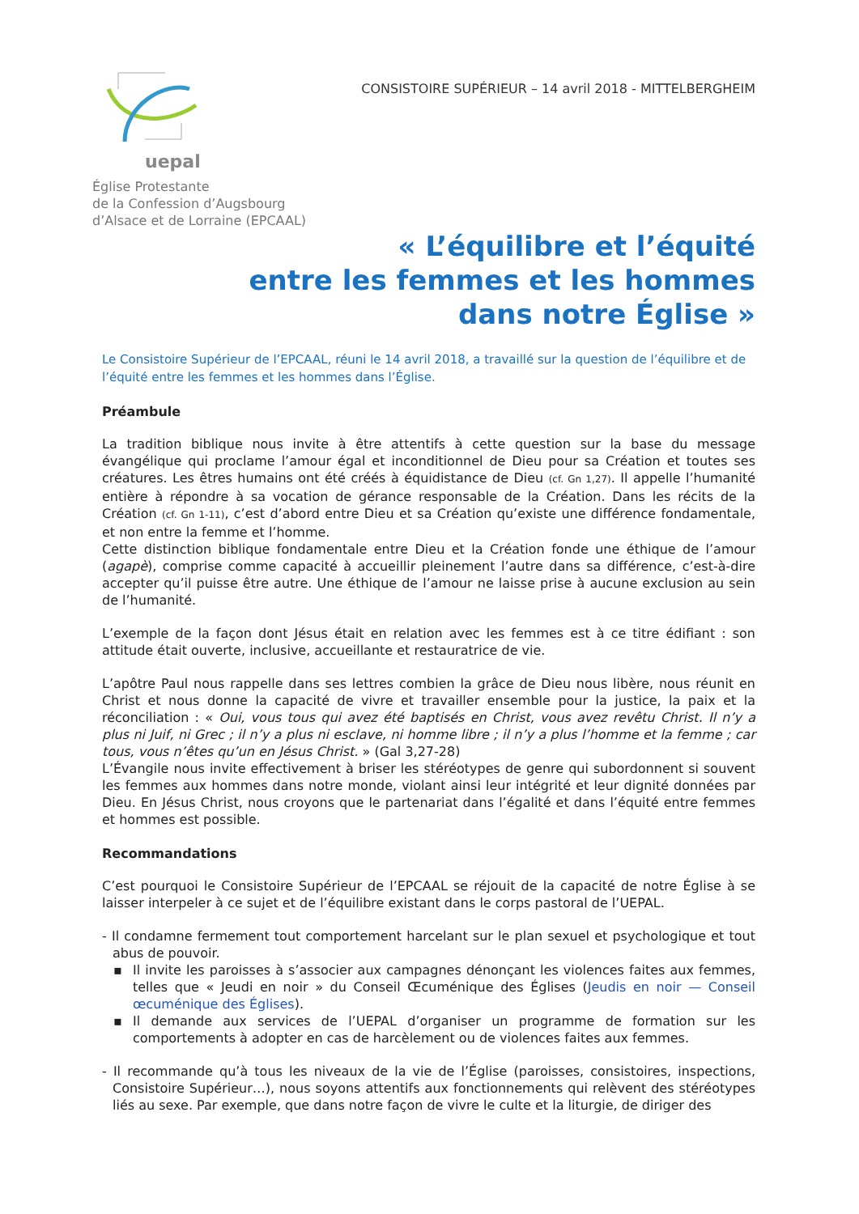uepal
Église Protestante
de la Confession d’Augsbourg
d’Alsace et de Lorraine (EPCAAL)
CONSISTOIRE SUPÉRIEUR – 14 avril 2018 - MITTELBERGHEIM
« L’équilibre et l’équité
entre les femmes et les hommes
dans notre Église »
Le Consistoire Supérieur de l’EPCAAL, réuni le 14 avril 2018, a travaillé sur la question de l’équilibre et de l’équité entre les femmes et les hommes dans l’Église.
Préambule
La tradition biblique nous invite à être attentifs à cette question sur la base du message évangélique qui proclame l’amour égal et inconditionnel de Dieu pour sa Création et toutes ses créatures. Les êtres humains ont été créés à équidistance de Dieu (cf. Gn 1,27). Il appelle l’humanité entière à répondre à sa vocation de gérance responsable de la Création. Dans les récits de la Création (cf. Gn 1-11), c’est d’abord entre Dieu et sa Création qu’existe une différence fondamentale, et non entre la femme et l’homme.
Cette distinction biblique fondamentale entre Dieu et la Création fonde une éthique de l’amour (agapè), comprise comme capacité à accueillir pleinement l’autre dans sa différence, c’est-à-dire accepter qu’il puisse être autre. Une éthique de l’amour ne laisse prise à aucune exclusion au sein de l’humanité.
L’exemple de la façon dont Jésus était en relation avec les femmes est à ce titre édifiant : son attitude était ouverte, inclusive, accueillante et restauratrice de vie.
L’apôtre Paul nous rappelle dans ses lettres combien la grâce de Dieu nous libère, nous réunit en Christ et nous donne la capacité de vivre et travailler ensemble pour la justice, la paix et la réconciliation : « Oui, vous tous qui avez été baptisés en Christ, vous avez revêtu Christ. Il n’y a plus ni Juif, ni Grec ; il n’y a plus ni esclave, ni homme libre ; il n’y a plus l’homme et la femme ; car tous, vous n’êtes qu’un en Jésus Christ. » (Gal 3,27-28)
L’Évangile nous invite effectivement à briser les stéréotypes de genre qui subordonnent si souvent les femmes aux hommes dans notre monde, violant ainsi leur intégrité et leur dignité données par Dieu. En Jésus Christ, nous croyons que le partenariat dans l’égalité et dans l’équité entre femmes et hommes est possible.
Recommandations
C’est pourquoi le Consistoire Supérieur de l’EPCAAL se réjouit de la capacité de notre Église à se laisser interpeler à ce sujet et de l’équilibre existant dans le corps pastoral de l’UEPAL.
- Il condamne fermement tout comportement harcelant sur le plan sexuel et psychologique et tout abus de pouvoir.
▪ Il invite les paroisses à s’associer aux campagnes dénonçant les violences faites aux femmes, telles que « Jeudi en noir » du Conseil Œcuménique des Églises (Jeudis en noir — Conseil œcuménique des Églises).
▪ Il demande aux services de l’UEPAL d’organiser un programme de formation sur les comportements à adopter en cas de harcèlement ou de violences faites aux femmes.
- Il recommande qu’à tous les niveaux de la vie de l’Église (paroisses, consistoires, inspections, Consistoire Supérieur…), nous soyons attentifs aux fonctionnements qui relèvent des stéréotypes liés au sexe. Par exemple, que dans notre façon de vivre le culte et la liturgie, de diriger des